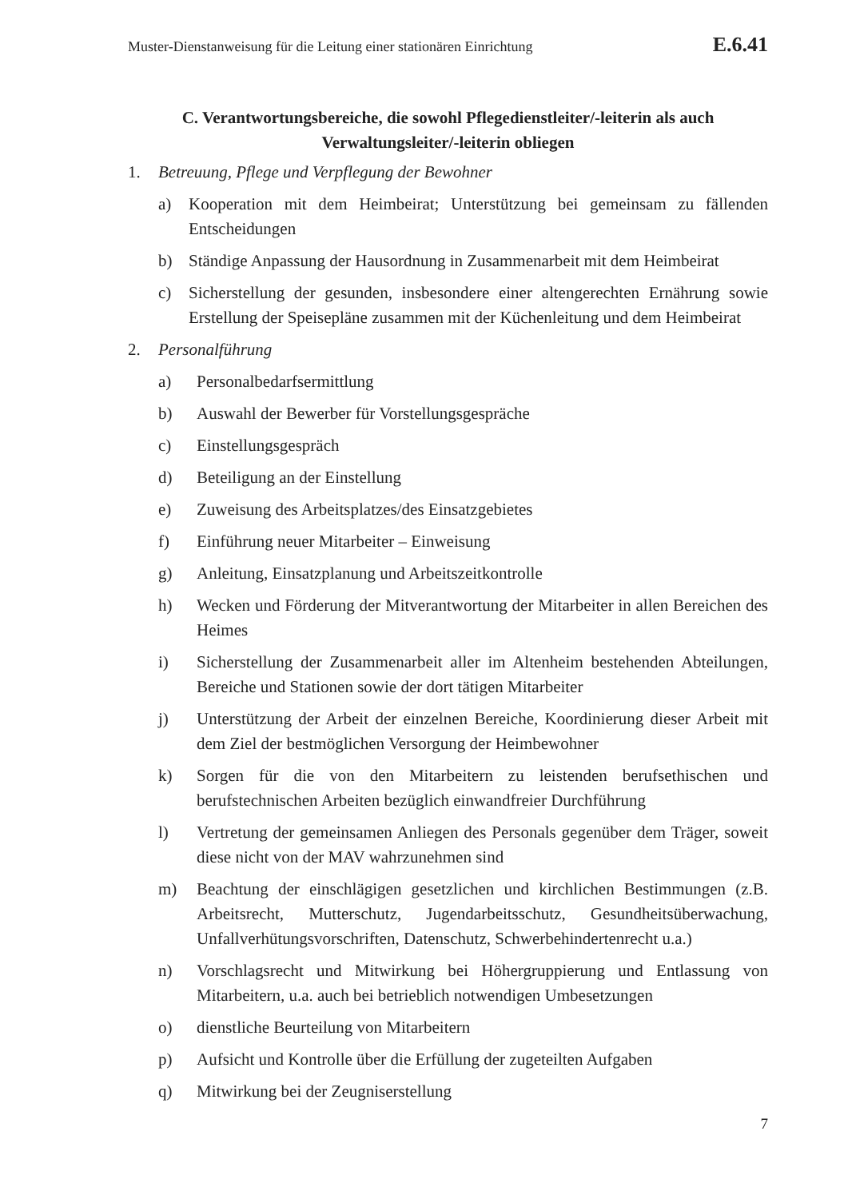Muster-Dienstanweisung für die Leitung einer stationären Einrichtung E.6.41
C. Verantwortungsbereiche, die sowohl Pflegedienstleiter/-leiterin als auch Verwaltungsleiter/-leiterin obliegen
1. Betreuung, Pflege und Verpflegung der Bewohner
a) Kooperation mit dem Heimbeirat; Unterstützung bei gemeinsam zu fällenden Entscheidungen
b) Ständige Anpassung der Hausordnung in Zusammenarbeit mit dem Heimbeirat
c) Sicherstellung der gesunden, insbesondere einer altengerechten Ernährung sowie Erstellung der Speisepläne zusammen mit der Küchenleitung und dem Heimbeirat
2. Personalführung
a) Personalbedarfsermittlung
b) Auswahl der Bewerber für Vorstellungsgespräche
c) Einstellungsgespräch
d) Beteiligung an der Einstellung
e) Zuweisung des Arbeitsplatzes/des Einsatzgebietes
f) Einführung neuer Mitarbeiter – Einweisung
g) Anleitung, Einsatzplanung und Arbeitszeitkontrolle
h) Wecken und Förderung der Mitverantwortung der Mitarbeiter in allen Bereichen des Heimes
i) Sicherstellung der Zusammenarbeit aller im Altenheim bestehenden Abteilungen, Bereiche und Stationen sowie der dort tätigen Mitarbeiter
j) Unterstützung der Arbeit der einzelnen Bereiche, Koordinierung dieser Arbeit mit dem Ziel der bestmöglichen Versorgung der Heimbewohner
k) Sorgen für die von den Mitarbeitern zu leistenden berufsethischen und berufstechnischen Arbeiten bezüglich einwandfreier Durchführung
l) Vertretung der gemeinsamen Anliegen des Personals gegenüber dem Träger, soweit diese nicht von der MAV wahrzunehmen sind
m) Beachtung der einschlägigen gesetzlichen und kirchlichen Bestimmungen (z.B. Arbeitsrecht, Mutterschutz, Jugendarbeitsschutz, Gesundheitsüberwachung, Unfallverhütungsvorschriften, Datenschutz, Schwerbehindertenrecht u.a.)
n) Vorschlagsrecht und Mitwirkung bei Höhergruppierung und Entlassung von Mitarbeitern, u.a. auch bei betrieblich notwendigen Umbesetzungen
o) dienstliche Beurteilung von Mitarbeitern
p) Aufsicht und Kontrolle über die Erfüllung der zugeteilten Aufgaben
q) Mitwirkung bei der Zeugniserstellung
7